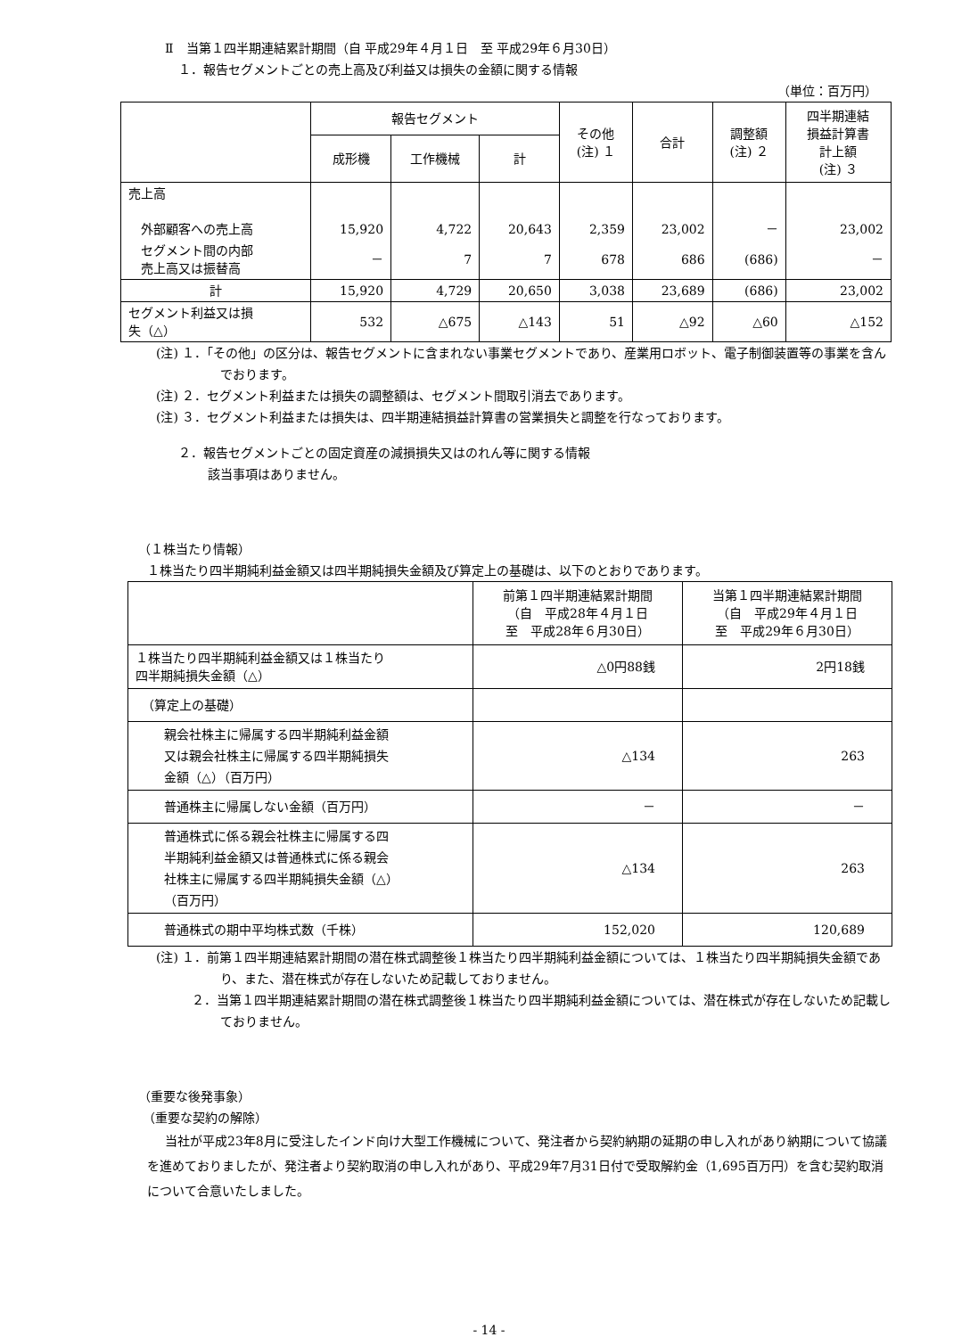Ⅱ　当第１四半期連結累計期間（自 平成29年４月１日　至 平成29年６月30日）
１．報告セグメントごとの売上高及び利益又は損失の金額に関する情報
（単位：百万円）
| | 報告セグメント | | | その他 (注) １ | 合計 | 調整額 (注) ２ | 四半期連結 損益計算書 計上額 (注) ３ |
| --- | --- | --- | --- | --- | --- | --- | --- |
| | 成形機 | 工作機械 | 計 | | | | |
| 売上高 外部顧客への売上高 | 15,920 | 4,722 | 20,643 | 2,359 | 23,002 | － | 23,002 |
| セグメント間の内部 売上高又は振替高 | － | 7 | 7 | 678 | 686 | (686) | － |
| 計 | 15,920 | 4,729 | 20,650 | 3,038 | 23,689 | (686) | 23,002 |
| セグメント利益又は損 失（△） | 532 | △675 | △143 | 51 | △92 | △60 | △152 |
(注) １．「その他」の区分は、報告セグメントに含まれない事業セグメントであり、産業用ロボット、電子制御装置等の事業を含んでおります。
(注) ２．セグメント利益または損失の調整額は、セグメント間取引消去であります。
(注) ３．セグメント利益または損失は、四半期連結損益計算書の営業損失と調整を行なっております。
２．報告セグメントごとの固定資産の減損損失又はのれん等に関する情報
該当事項はありません。
（１株当たり情報）
１株当たり四半期純利益金額又は四半期純損失金額及び算定上の基礎は、以下のとおりであります。
| | 前第１四半期連結累計期間 （自 平成28年４月１日 至 平成28年６月30日） | 当第１四半期連結累計期間 （自 平成29年４月１日 至 平成29年６月30日） |
| --- | --- | --- |
| １株当たり四半期純利益金額又は１株当たり 四半期純損失金額（△） | △0円88銭 | 2円18銭 |
| （算定上の基礎） | | |
| 親会社株主に帰属する四半期純利益金額 又は親会社株主に帰属する四半期純損失 金額（△）（百万円） | △134 | 263 |
| 普通株主に帰属しない金額（百万円） | － | － |
| 普通株式に係る親会社株主に帰属する四 半期純利益金額又は普通株式に係る親会 社株主に帰属する四半期純損失金額（△） （百万円） | △134 | 263 |
| 普通株式の期中平均株式数（千株） | 152,020 | 120,689 |
(注) １．前第１四半期連結累計期間の潜在株式調整後１株当たり四半期純利益金額については、１株当たり四半期純損失金額であり、また、潜在株式が存在しないため記載しておりません。
２．当第１四半期連結累計期間の潜在株式調整後１株当たり四半期純利益金額については、潜在株式が存在しないため記載しておりません。
（重要な後発事象）
（重要な契約の解除）
当社が平成23年8月に受注したインド向け大型工作機械について、発注者から契約納期の延期の申し入れがあり納期について協議を進めておりましたが、発注者より契約取消の申し入れがあり、平成29年7月31日付で受取解約金（1,695百万円）を含む契約取消について合意いたしました。
- 14 -